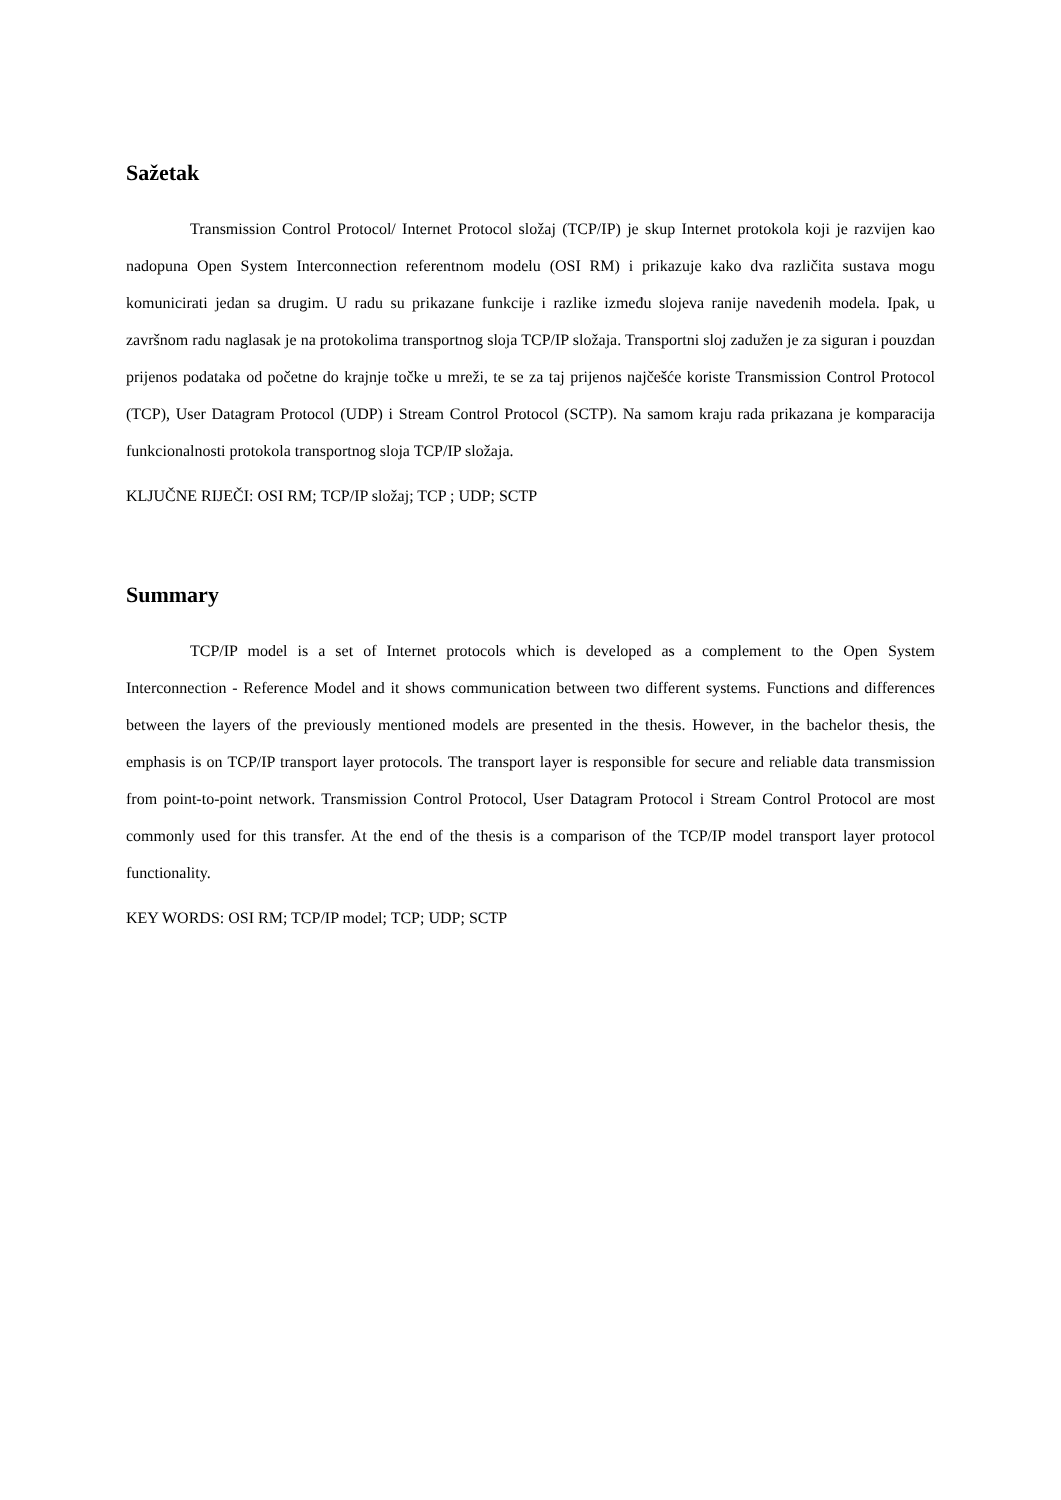Sažetak
Transmission Control Protocol/ Internet Protocol složaj (TCP/IP) je skup Internet protokola koji je razvijen kao nadopuna Open System Interconnection referentnom modelu (OSI RM) i prikazuje kako dva različita sustava mogu komunicirati jedan sa drugim. U radu su prikazane funkcije i razlike između slojeva ranije navedenih modela. Ipak, u završnom radu naglasak je na protokolima transportnog sloja TCP/IP složaja. Transportni sloj zadužen je za siguran i pouzdan prijenos podataka od početne do krajnje točke u mreži, te se za taj prijenos najčešće koriste Transmission Control Protocol (TCP), User Datagram Protocol (UDP) i Stream Control Protocol (SCTP). Na samom kraju rada prikazana je komparacija funkcionalnosti protokola transportnog sloja TCP/IP složaja.
KLJUČNE RIJEČI: OSI RM; TCP/IP složaj; TCP ; UDP; SCTP
Summary
TCP/IP model is a set of Internet protocols which is developed as a complement to the Open System Interconnection - Reference Model and it shows communication between two different systems. Functions and differences between the layers of the previously mentioned models are presented in the thesis. However, in the bachelor thesis, the emphasis is on TCP/IP transport layer protocols. The transport layer is responsible for secure and reliable data transmission from point-to-point network. Transmission Control Protocol, User Datagram Protocol i Stream Control Protocol are most commonly used for this transfer. At the end of the thesis is a comparison of the TCP/IP model transport layer protocol functionality.
KEY WORDS: OSI RM; TCP/IP model; TCP; UDP; SCTP